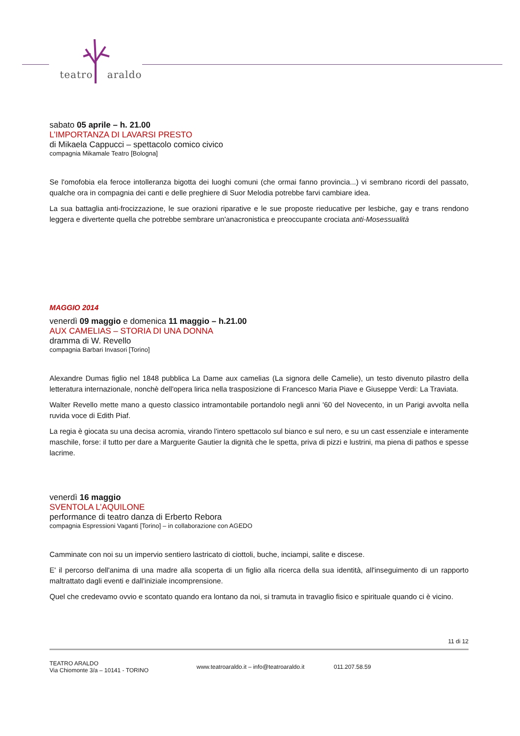teatro araldo
sabato 05 aprile – h. 21.00
L’IMPORTANZA DI LAVARSI PRESTO
di Mikaela Cappucci – spettacolo comico civico
compagnia Mikamale Teatro [Bologna]
Se l'omofobia ela feroce intolleranza bigotta dei luoghi comuni (che ormai fanno provincia...) vi sembrano ricordi del passato, qualche ora in compagnia dei canti e delle preghiere di Suor Melodia potrebbe farvi cambiare idea.
La sua battaglia anti-frocizzazione, le sue orazioni riparative e le sue proposte rieducative per lesbiche, gay e trans rendono leggera e divertente quella che potrebbe sembrare un'anacronistica e preoccupante crociata anti-Mosessualità
MAGGIO 2014
venerdì 09 maggio e domenica 11 maggio – h.21.00
AUX CAMELIAS – STORIA DI UNA DONNA
dramma di W. Revello
compagnia Barbari Invasori [Torino]
Alexandre Dumas figlio nel 1848 pubblica La Dame aux camelias (La signora delle Camelie), un testo divenuto pilastro della letteratura internazionale, nonchè dell'opera lirica nella trasposizione di Francesco Maria Piave e Giuseppe Verdi: La Traviata.
Walter Revello mette mano a questo classico intramontabile portandolo negli anni '60 del Novecento, in un Parigi avvolta nella ruvida voce di Edith Piaf.
La regia è giocata su una decisa acromia, virando l'intero spettacolo sul bianco e sul nero, e su un cast essenziale e interamente maschile, forse: il tutto per dare a Marguerite Gautier la dignità che le spetta, priva di pizzi e lustrini, ma piena di pathos e spesse lacrime.
venerdì 16 maggio
SVENTOLA L’AQUILONE
performance di teatro danza di Erberto Rebora
compagnia Espressioni Vaganti [Torino] – in collaborazione con AGEDO
Camminate con noi su un impervio sentiero lastricato di ciottoli, buche, inciampi, salite e discese.
E' il percorso dell'anima di una madre alla scoperta di un figlio alla ricerca della sua identità, all'inseguimento di un rapporto maltrattato dagli eventi e dall'iniziale incomprensione.
Quel che credevamo ovvio e scontato quando era lontano da noi, si tramuta in travaglio fisico e spirituale quando ci è vicino.
11 di 12
TEATRO ARALDO
Via Chiomonte 3/a – 10141 - TORINO
www.teatroaraldo.it – info@teatroaraldo.it
011.207.58.59